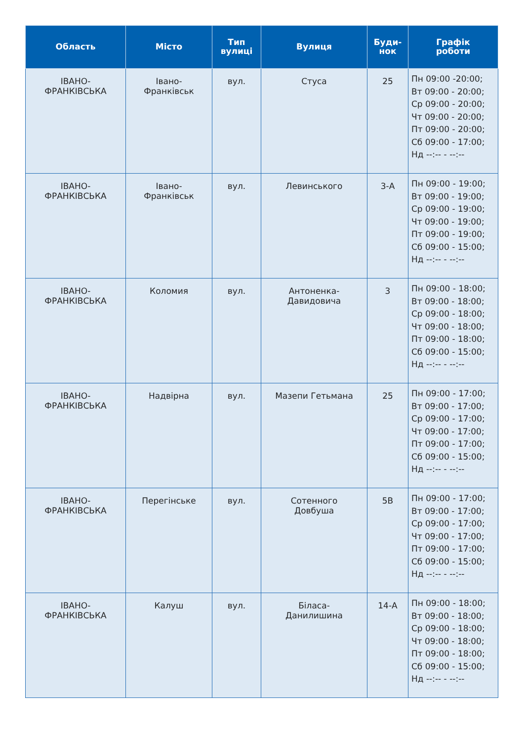| Область | Місто | Тип вулиці | Вулиця | Буди- нок | Графік роботи |
| --- | --- | --- | --- | --- | --- |
| ІВАНО- ФРАНКІВСЬКА | Івано- Франківськ | вул. | Стуса | 25 | Пн 09:00 -20:00; Вт 09:00 - 20:00; Ср 09:00 - 20:00; Чт 09:00 - 20:00; Пт 09:00 - 20:00; Сб 09:00 - 17:00; Нд --:-- - --:-- |
| ІВАНО- ФРАНКІВСЬКА | Івано- Франківськ | вул. | Левинського | 3-А | Пн 09:00 - 19:00; Вт 09:00 - 19:00; Ср 09:00 - 19:00; Чт 09:00 - 19:00; Пт 09:00 - 19:00; Сб 09:00 - 15:00; Нд --:-- - --:-- |
| ІВАНО- ФРАНКІВСЬКА | Коломия | вул. | Антоненка- Давидовича | 3 | Пн 09:00 - 18:00; Вт 09:00 - 18:00; Ср 09:00 - 18:00; Чт 09:00 - 18:00; Пт 09:00 - 18:00; Сб 09:00 - 15:00; Нд --:-- - --:-- |
| ІВАНО- ФРАНКІВСЬКА | Надвірна | вул. | Мазепи Гетьмана | 25 | Пн 09:00 - 17:00; Вт 09:00 - 17:00; Ср 09:00 - 17:00; Чт 09:00 - 17:00; Пт 09:00 - 17:00; Сб 09:00 - 15:00; Нд --:-- - --:-- |
| ІВАНО- ФРАНКІВСЬКА | Перегінське | вул. | Сотенного Довбуша | 5В | Пн 09:00 - 17:00; Вт 09:00 - 17:00; Ср 09:00 - 17:00; Чт 09:00 - 17:00; Пт 09:00 - 17:00; Сб 09:00 - 15:00; Нд --:-- - --:-- |
| ІВАНО- ФРАНКІВСЬКА | Калуш | вул. | Біласа- Данилишина | 14-А | Пн 09:00 - 18:00; Вт 09:00 - 18:00; Ср 09:00 - 18:00; Чт 09:00 - 18:00; Пт 09:00 - 18:00; Сб 09:00 - 15:00; Нд --:-- - --:-- |